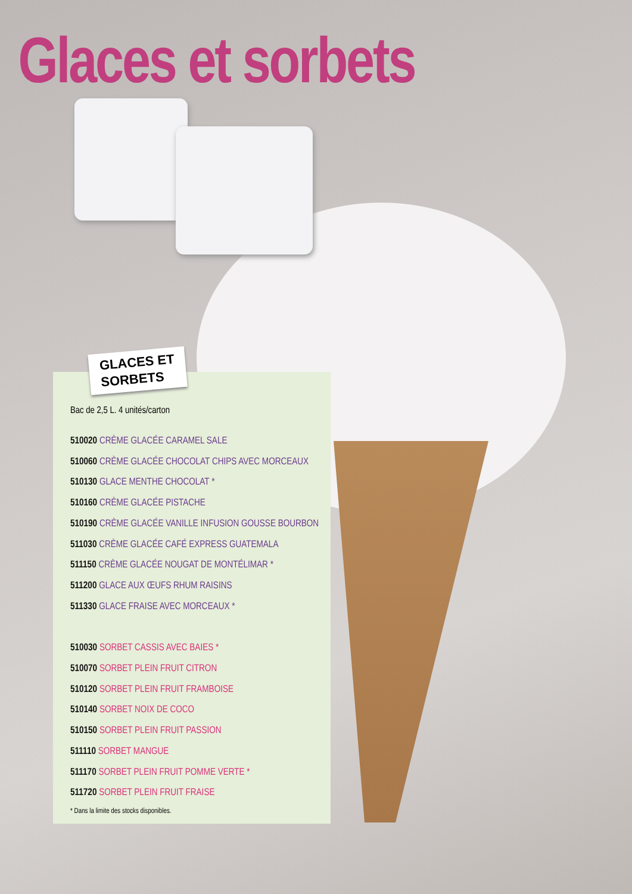Glaces et sorbets
GLACES ET
SORBETS
Bac de 2,5 L. 4 unités/carton
510020 CRÈME GLACÉE CARAMEL SALE
510060 CRÈME GLACÉE CHOCOLAT CHIPS AVEC MORCEAUX
510130 GLACE MENTHE CHOCOLAT *
510160 CRÈME GLACÉE PISTACHE
510190 CRÈME GLACÉE VANILLE INFUSION GOUSSE BOURBON
511030 CRÈME GLACÉE CAFÉ EXPRESS GUATEMALA
511150 CRÈME GLACÉE NOUGAT DE MONTÉLIMAR *
511200 GLACE AUX ŒUFS RHUM RAISINS
511330 GLACE FRAISE AVEC MORCEAUX *
510030 SORBET CASSIS AVEC BAIES *
510070 SORBET PLEIN FRUIT CITRON
510120 SORBET PLEIN FRUIT FRAMBOISE
510140 SORBET NOIX DE COCO
510150 SORBET PLEIN FRUIT PASSION
511110 SORBET MANGUE
511170 SORBET PLEIN FRUIT POMME VERTE *
511720 SORBET PLEIN FRUIT FRAISE
* Dans la limite des stocks disponibles.